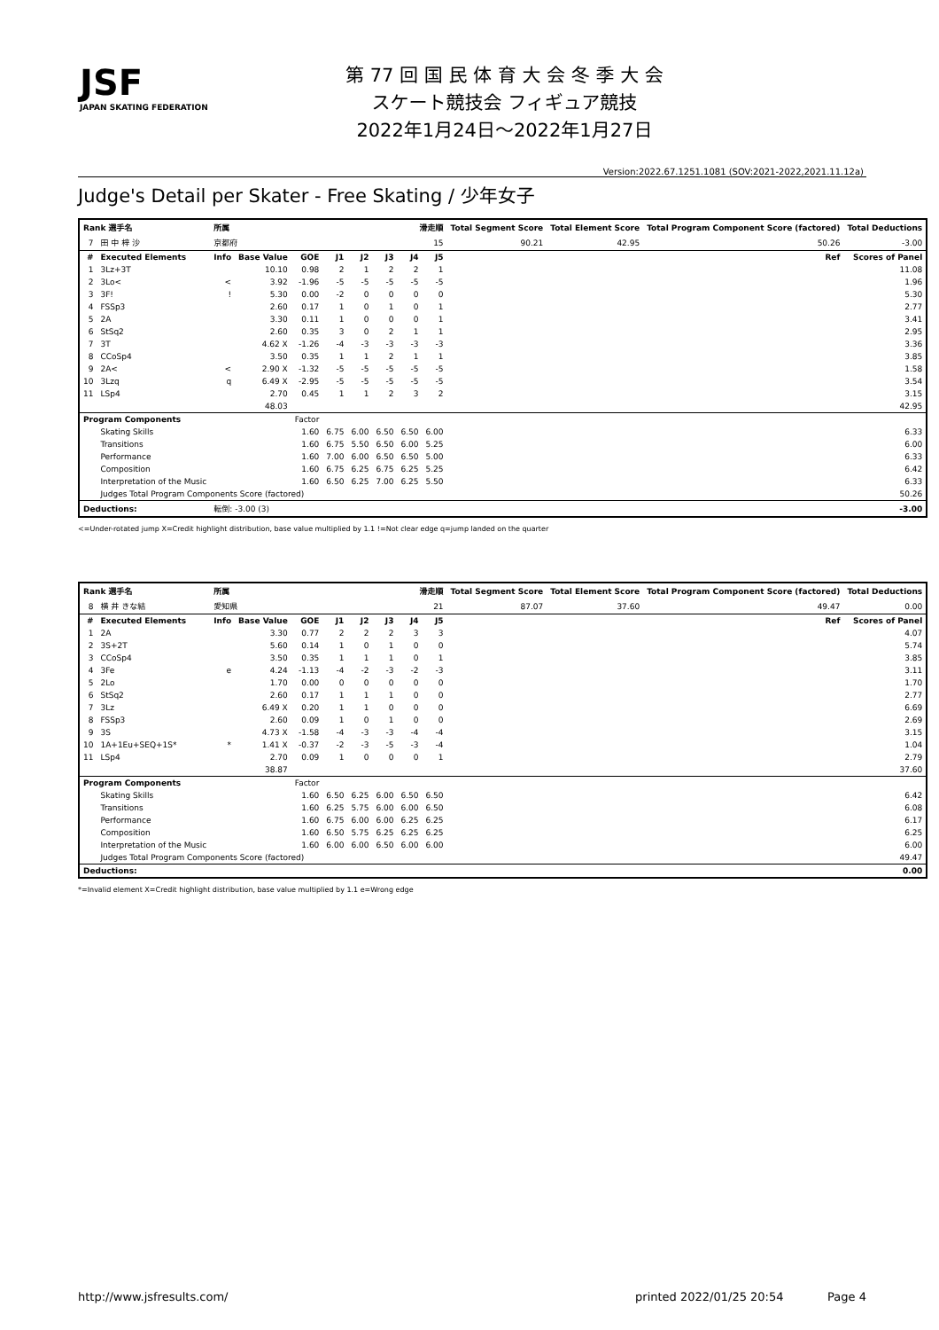JSF
JAPAN SKATING FEDERATION
第 77 回 国 民 体 育 大 会 冬 季 大 会
スケート競技会 フィギュア競技
2022年1月24日～2022年1月27日
Version:2022.67.1251.1081 (SOV:2021-2022,2021.11.12a)
Judge's Detail per Skater - Free Skating / 少年女子
| Rank 選手名 | | 所属 | | | 滑走順 | | | | | Total Segment Score | Total Element Score | | Total Program Component Score (factored) | Total Deductions |
| --- | --- | --- | --- | --- | --- | --- | --- | --- | --- | --- | --- | --- | --- | --- |
| 7 | 田 中 梓 沙 | 京都府 | | | 15 | | | | | 90.21 | 42.95 | | 50.26 | -3.00 |
| # | Executed Elements | Info | Base Value | GOE | J1 | J2 | J3 | J4 | J5 | | | | Ref | Scores of Panel |
| 1 | 3Lz+3T | | 10.10 | 0.98 | 2 | 1 | 2 | 2 | 1 | | | | | 11.08 |
| 2 | 3Lo< | < | 3.92 | -1.96 | -5 | -5 | -5 | -5 | -5 | | | | | 1.96 |
| 3 | 3F! | ! | 5.30 | 0.00 | -2 | 0 | 0 | 0 | 0 | | | | | 5.30 |
| 4 | FSSp3 | | 2.60 | 0.17 | 1 | 0 | 1 | 0 | 1 | | | | | 2.77 |
| 5 | 2A | | 3.30 | 0.11 | 1 | 0 | 0 | 0 | 1 | | | | | 3.41 |
| 6 | StSq2 | | 2.60 | 0.35 | 3 | 0 | 2 | 1 | 1 | | | | | 2.95 |
| 7 | 3T | | 4.62 X | -1.26 | -4 | -3 | -3 | -3 | -3 | | | | | 3.36 |
| 8 | CCoSp4 | | 3.50 | 0.35 | 1 | 1 | 2 | 1 | 1 | | | | | 3.85 |
| 9 | 2A< | < | 2.90 X | -1.32 | -5 | -5 | -5 | -5 | -5 | | | | | 1.58 |
| 10 | 3Lzq | q | 6.49 X | -2.95 | -5 | -5 | -5 | -5 | -5 | | | | | 3.54 |
| 11 | LSp4 | | 2.70 | 0.45 | 1 | 1 | 2 | 3 | 2 | | | | | 3.15 |
| | | | 48.03 | | | | | | | | | | | 42.95 |
| Program Components | | | | Factor | | | | | | | | | | |
| | Skating Skills | | | 1.60 | 6.75 | 6.00 | 6.50 | 6.50 | 6.00 | | | | | 6.33 |
| | Transitions | | | 1.60 | 6.75 | 5.50 | 6.50 | 6.00 | 5.25 | | | | | 6.00 |
| | Performance | | | 1.60 | 7.00 | 6.00 | 6.50 | 6.50 | 5.00 | | | | | 6.33 |
| | Composition | | | 1.60 | 6.75 | 6.25 | 6.75 | 6.25 | 5.25 | | | | | 6.42 |
| | Interpretation of the Music | | | 1.60 | 6.50 | 6.25 | 7.00 | 6.25 | 5.50 | | | | | 6.33 |
| | Judges Total Program Components Score (factored) | | | | | | | | | | | | | 50.26 |
| Deductions: | | 転倒: -3.00 (3) | | | | | | | | | | | | -3.00 |
<=Under-rotated jump X=Credit highlight distribution, base value multiplied by 1.1 !=Not clear edge q=jump landed on the quarter
| Rank 選手名 | | 所属 | | | 滑走順 | | | | | Total Segment Score | Total Element Score | | Total Program Component Score (factored) | Total Deductions |
| --- | --- | --- | --- | --- | --- | --- | --- | --- | --- | --- | --- | --- | --- | --- |
| 8 | 横 井 きな結 | 愛知県 | | | 21 | | | | | 87.07 | 37.60 | | 49.47 | 0.00 |
| # | Executed Elements | Info | Base Value | GOE | J1 | J2 | J3 | J4 | J5 | | | | Ref | Scores of Panel |
| 1 | 2A | | 3.30 | 0.77 | 2 | 2 | 2 | 3 | 3 | | | | | 4.07 |
| 2 | 3S+2T | | 5.60 | 0.14 | 1 | 0 | 1 | 0 | 0 | | | | | 5.74 |
| 3 | CCoSp4 | | 3.50 | 0.35 | 1 | 1 | 1 | 0 | 1 | | | | | 3.85 |
| 4 | 3Fe | e | 4.24 | -1.13 | -4 | -2 | -3 | -2 | -3 | | | | | 3.11 |
| 5 | 2Lo | | 1.70 | 0.00 | 0 | 0 | 0 | 0 | 0 | | | | | 1.70 |
| 6 | StSq2 | | 2.60 | 0.17 | 1 | 1 | 1 | 0 | 0 | | | | | 2.77 |
| 7 | 3Lz | | 6.49 X | 0.20 | 1 | 1 | 0 | 0 | 0 | | | | | 6.69 |
| 8 | FSSp3 | | 2.60 | 0.09 | 1 | 0 | 1 | 0 | 0 | | | | | 2.69 |
| 9 | 3S | | 4.73 X | -1.58 | -4 | -3 | -3 | -4 | -4 | | | | | 3.15 |
| 10 | 1A+1Eu+SEQ+1S* | * | 1.41 X | -0.37 | -2 | -3 | -5 | -3 | -4 | | | | | 1.04 |
| 11 | LSp4 | | 2.70 | 0.09 | 1 | 0 | 0 | 0 | 1 | | | | | 2.79 |
| | | | 38.87 | | | | | | | | | | | 37.60 |
| Program Components | | | | Factor | | | | | | | | | | |
| | Skating Skills | | | 1.60 | 6.50 | 6.25 | 6.00 | 6.50 | 6.50 | | | | | 6.42 |
| | Transitions | | | 1.60 | 6.25 | 5.75 | 6.00 | 6.00 | 6.50 | | | | | 6.08 |
| | Performance | | | 1.60 | 6.75 | 6.00 | 6.00 | 6.25 | 6.25 | | | | | 6.17 |
| | Composition | | | 1.60 | 6.50 | 5.75 | 6.25 | 6.25 | 6.25 | | | | | 6.25 |
| | Interpretation of the Music | | | 1.60 | 6.00 | 6.00 | 6.50 | 6.00 | 6.00 | | | | | 6.00 |
| | Judges Total Program Components Score (factored) | | | | | | | | | | | | | 49.47 |
| Deductions: | | | | | | | | | | | | | | 0.00 |
*=Invalid element X=Credit highlight distribution, base value multiplied by 1.1 e=Wrong edge
http://www.jsfresults.com/ printed 2022/01/25 20:54 Page 4